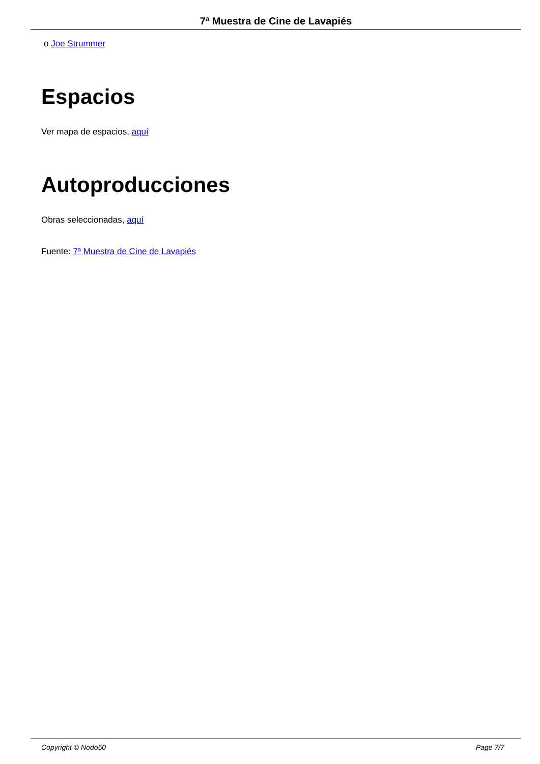7ª Muestra de Cine de Lavapiés
o Joe Strummer
Espacios
Ver mapa de espacios, aquí
Autoproducciones
Obras seleccionadas, aquí
Fuente: 7ª Muestra de Cine de Lavapiés
Copyright © Nodo50 Page 7/7